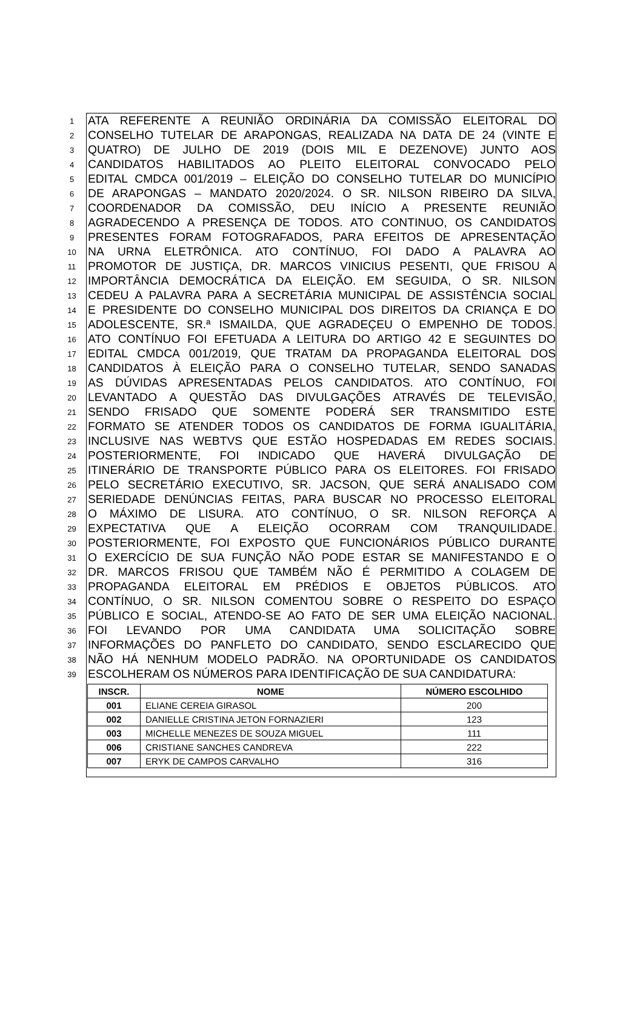1 ATA REFERENTE A REUNIÃO ORDINÁRIA DA COMISSÃO ELEITORAL DO
2 CONSELHO TUTELAR DE ARAPONGAS, REALIZADA NA DATA DE 24 (VINTE E
3 QUATRO) DE JULHO DE 2019 (DOIS MIL E DEZENOVE) JUNTO AOS
4 CANDIDATOS HABILITADOS AO PLEITO ELEITORAL CONVOCADO PELO
5 EDITAL CMDCA 001/2019 – ELEIÇÃO DO CONSELHO TUTELAR DO MUNICÍPIO
6 DE ARAPONGAS – MANDATO 2020/2024. O SR. NILSON RIBEIRO DA SILVA,
7 COORDENADOR DA COMISSÃO, DEU INÍCIO A PRESENTE REUNIÃO
8 AGRADECENDO A PRESENÇA DE TODOS. ATO CONTINUO, OS CANDIDATOS
9 PRESENTES FORAM FOTOGRAFADOS, PARA EFEITOS DE APRESENTAÇÃO
10 NA URNA ELETRÔNICA. ATO CONTÍNUO, FOI DADO A PALAVRA AO
11 PROMOTOR DE JUSTIÇA, DR. MARCOS VINICIUS PESENTI, QUE FRISOU A
12 IMPORTÂNCIA DEMOCRÁTICA DA ELEIÇÃO. EM SEGUIDA, O SR. NILSON
13 CEDEU A PALAVRA PARA A SECRETÁRIA MUNICIPAL DE ASSISTÊNCIA SOCIAL
14 E PRESIDENTE DO CONSELHO MUNICIPAL DOS DIREITOS DA CRIANÇA E DO
15 ADOLESCENTE, SR.ª ISMAILDA, QUE AGRADEÇEU O EMPENHO DE TODOS.
16 ATO CONTÍNUO FOI EFETUADA A LEITURA DO ARTIGO 42 E SEGUINTES DO
17 EDITAL CMDCA 001/2019, QUE TRATAM DA PROPAGANDA ELEITORAL DOS
18 CANDIDATOS À ELEIÇÃO PARA O CONSELHO TUTELAR, SENDO SANADAS
19 AS DÚVIDAS APRESENTADAS PELOS CANDIDATOS. ATO CONTÍNUO, FOI
20 LEVANTADO A QUESTÃO DAS DIVULGAÇÕES ATRAVÉS DE TELEVISÃO,
21 SENDO FRISADO QUE SOMENTE PODERÁ SER TRANSMITIDO ESTE
22 FORMATO SE ATENDER TODOS OS CANDIDATOS DE FORMA IGUALITÁRIA,
23 INCLUSIVE NAS WEBTVS QUE ESTÃO HOSPEDADAS EM REDES SOCIAIS.
24 POSTERIORMENTE, FOI INDICADO QUE HAVERÁ DIVULGAÇÃO DE
25 ITINERÁRIO DE TRANSPORTE PÚBLICO PARA OS ELEITORES. FOI FRISADO
26 PELO SECRETÁRIO EXECUTIVO, SR. JACSON, QUE SERÁ ANALISADO COM
27 SERIEDADE DENÚNCIAS FEITAS, PARA BUSCAR NO PROCESSO ELEITORAL
28 O MÁXIMO DE LISURA. ATO CONTÍNUO, O SR. NILSON REFORÇA A
29 EXPECTATIVA QUE A ELEIÇÃO OCORRAM COM TRANQUILIDADE.
30 POSTERIORMENTE, FOI EXPOSTO QUE FUNCIONÁRIOS PÚBLICO DURANTE
31 O EXERCÍCIO DE SUA FUNÇÃO NÃO PODE ESTAR SE MANIFESTANDO E O
32 DR. MARCOS FRISOU QUE TAMBÉM NÃO É PERMITIDO A COLAGEM DE
33 PROPAGANDA ELEITORAL EM PRÉDIOS E OBJETOS PÚBLICOS. ATO
34 CONTÍNUO, O SR. NILSON COMENTOU SOBRE O RESPEITO DO ESPAÇO
35 PÚBLICO E SOCIAL, ATENDO-SE AO FATO DE SER UMA ELEIÇÃO NACIONAL.
36 FOI LEVANDO POR UMA CANDIDATA UMA SOLICITAÇÃO SOBRE
37 INFORMAÇÕES DO PANFLETO DO CANDIDATO, SENDO ESCLARECIDO QUE
38 NÃO HÁ NENHUM MODELO PADRÃO. NA OPORTUNIDADE OS CANDIDATOS
39 ESCOLHERAM OS NÚMEROS PARA IDENTIFICAÇÃO DE SUA CANDIDATURA:
| INSCR. | NOME | NÚMERO ESCOLHIDO |
| --- | --- | --- |
| 001 | ELIANE CEREIA GIRASOL | 200 |
| 002 | DANIELLE CRISTINA JETON FORNAZIERI | 123 |
| 003 | MICHELLE MENEZES DE SOUZA MIGUEL | 111 |
| 006 | CRISTIANE SANCHES CANDREVA | 222 |
| 007 | ERYK DE CAMPOS CARVALHO | 316 |